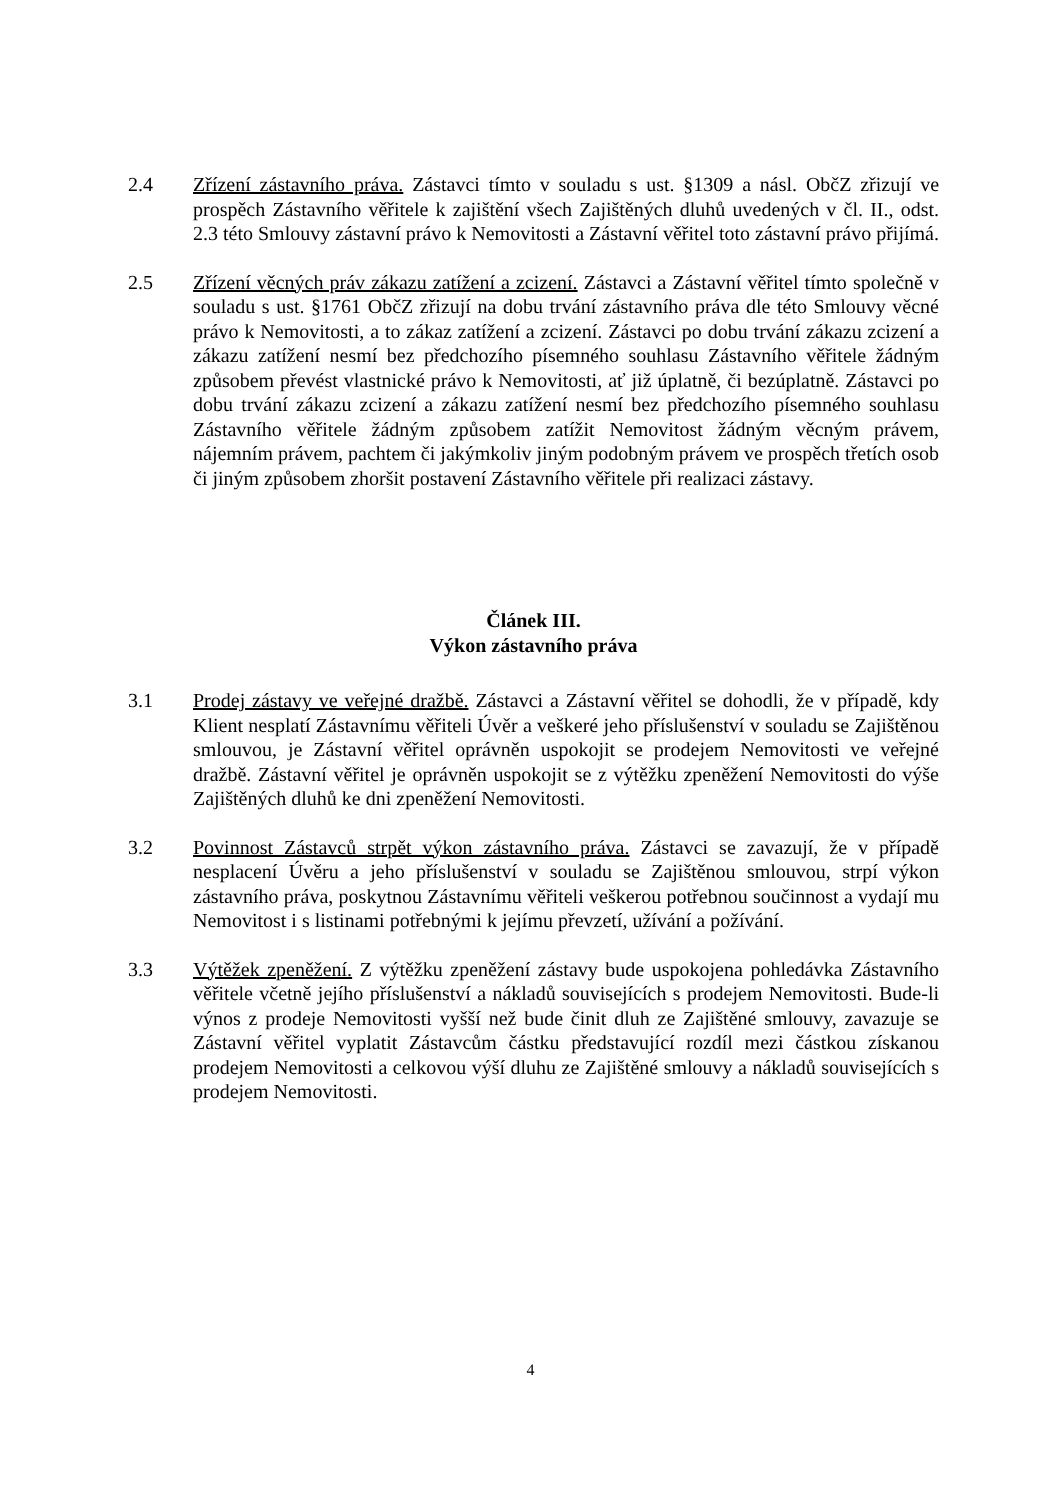2.4 Zřízení zástavního práva. Zástavci tímto v souladu s ust. §1309 a násl. ObčZ zřizují ve prospěch Zástavního věřitele k zajištění všech Zajištěných dluhů uvedených v čl. II., odst. 2.3 této Smlouvy zástavní právo k Nemovitosti a Zástavní věřitel toto zástavní právo přijímá.
2.5 Zřízení věcných práv zákazu zatížení a zcizení. Zástavci a Zástavní věřitel tímto společně v souladu s ust. §1761 ObčZ zřizují na dobu trvání zástavního práva dle této Smlouvy věcné právo k Nemovitosti, a to zákaz zatížení a zcizení. Zástavci po dobu trvání zákazu zcizení a zákazu zatížení nesmí bez předchozího písemného souhlasu Zástavního věřitele žádným způsobem převést vlastnické právo k Nemovitosti, ať již úplatně, či bezúplatně. Zástavci po dobu trvání zákazu zcizení a zákazu zatížení nesmí bez předchozího písemného souhlasu Zástavního věřitele žádným způsobem zatížit Nemovitost žádným věcným právem, nájemním právem, pachtem či jakýmkoliv jiným podobným právem ve prospěch třetích osob či jiným způsobem zhoršit postavení Zástavního věřitele při realizaci zástavy.
Článek III.
Výkon zástavního práva
3.1 Prodej zástavy ve veřejné dražbě. Zástavci a Zástavní věřitel se dohodli, že v případě, kdy Klient nesplatí Zástavnímu věřiteli Úvěr a veškeré jeho příslušenství v souladu se Zajištěnou smlouvou, je Zástavní věřitel oprávněn uspokojit se prodejem Nemovitosti ve veřejné dražbě. Zástavní věřitel je oprávněn uspokojit se z výtěžku zpeněžení Nemovitosti do výše Zajištěných dluhů ke dni zpeněžení Nemovitosti.
3.2 Povinnost Zástavců strpět výkon zástavního práva. Zástavci se zavazují, že v případě nesplacení Úvěru a jeho příslušenství v souladu se Zajištěnou smlouvou, strpí výkon zástavního práva, poskytnou Zástavnímu věřiteli veškerou potřebnou součinnost a vydají mu Nemovitost i s listinami potřebnými k jejímu převzetí, užívání a požívání.
3.3 Výtěžek zpeněžení. Z výtěžku zpeněžení zástavy bude uspokojena pohledávka Zástavního věřitele včetně jejího příslušenství a nákladů souvisejících s prodejem Nemovitosti. Bude-li výnos z prodeje Nemovitosti vyšší než bude činit dluh ze Zajištěné smlouvy, zavazuje se Zástavní věřitel vyplatit Zástavcům částku představující rozdíl mezi částkou získanou prodejem Nemovitosti a celkovou výší dluhu ze Zajištěné smlouvy a nákladů souvisejících s prodejem Nemovitosti.
4